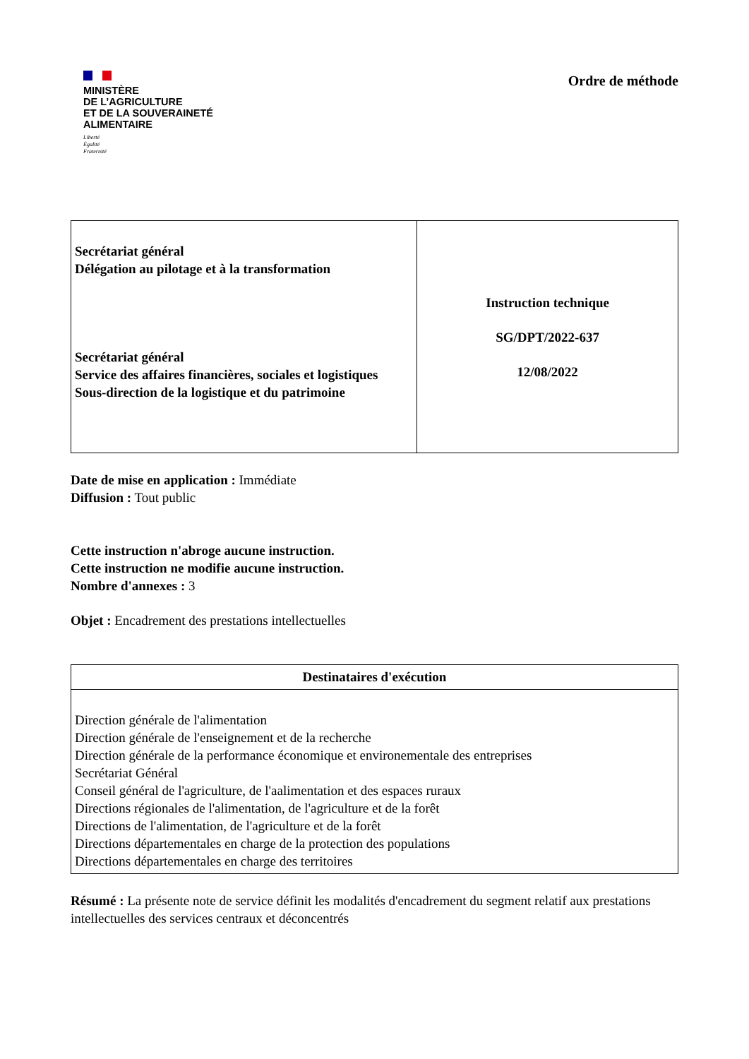MINISTÈRE
DE L’AGRICULTURE
ET DE LA SOUVERAINETÉ
ALIMENTAIRE
Liberté
Égalité
Fraternité
Ordre de méthode
| Secrétariat général Délégation au pilotage et à la transformation Secrétariat général Service des affaires financières, sociales et logistiques Sous-direction de la logistique et du patrimoine | Instruction technique SG/DPT/2022-637 12/08/2022 |
Date de mise en application : Immédiate
Diffusion : Tout public
Cette instruction n'abroge aucune instruction.
Cette instruction ne modifie aucune instruction.
Nombre d'annexes : 3
Objet : Encadrement des prestations intellectuelles
| Destinataires d'exécution |
| --- |
| Direction générale de l'alimentation Direction générale de l'enseignement et de la recherche Direction générale de la performance économique et environementale des entreprises Secrétariat Général Conseil général de l'agriculture, de l'aalimentation et des espaces ruraux Directions régionales de l'alimentation, de l'agriculture et de la forêt Directions de l'alimentation, de l'agriculture et de la forêt Directions départementales en charge de la protection des populations Directions départementales en charge des territoires |
Résumé : La présente note de service définit les modalités d'encadrement du segment relatif aux prestations intellectuelles des services centraux et déconcentrés